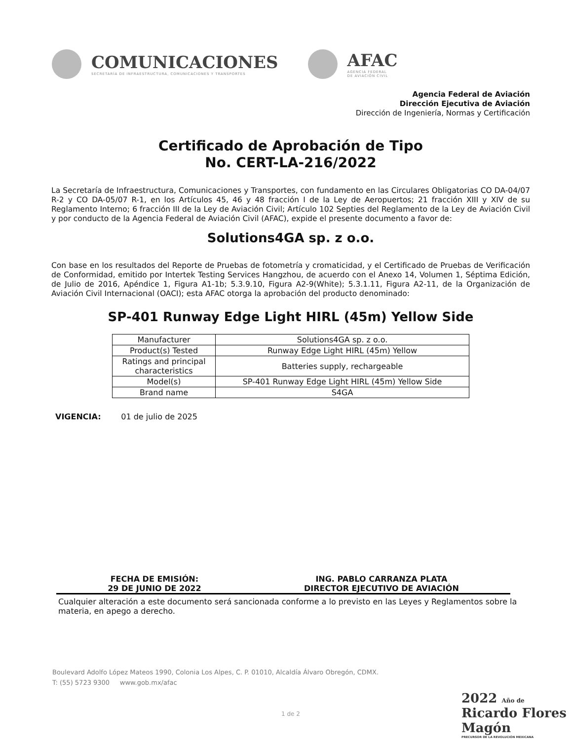COMUNICACIONES
SECRETARÍA DE INFRAESTRUCTURA, COMUNICACIONES Y TRANSPORTES
AFAC
AGENCIA FEDERAL
DE AVIACIÓN CIVIL
Agencia Federal de Aviación
Dirección Ejecutiva de Aviación
Dirección de Ingeniería, Normas y Certificación
Certificado de Aprobación de Tipo
No. CERT-LA-216/2022
La Secretaría de Infraestructura, Comunicaciones y Transportes, con fundamento en las Circulares Obligatorias CO DA-04/07 R-2 y CO DA-05/07 R-1, en los Artículos 45, 46 y 48 fracción I de la Ley de Aeropuertos; 21 fracción XIII y XIV de su Reglamento Interno; 6 fracción III de la Ley de Aviación Civil; Artículo 102 Septies del Reglamento de la Ley de Aviación Civil y por conducto de la Agencia Federal de Aviación Civil (AFAC), expide el presente documento a favor de:
Solutions4GA sp. z o.o.
Con base en los resultados del Reporte de Pruebas de fotometría y cromaticidad, y el Certificado de Pruebas de Verificación de Conformidad, emitido por Intertek Testing Services Hangzhou, de acuerdo con el Anexo 14, Volumen 1, Séptima Edición, de Julio de 2016, Apéndice 1, Figura A1-1b; 5.3.9.10, Figura A2-9(White); 5.3.1.11, Figura A2-11, de la Organización de Aviación Civil Internacional (OACI); esta AFAC otorga la aprobación del producto denominado:
SP-401 Runway Edge Light HIRL (45m) Yellow Side
| Manufacturer | Solutions4GA sp. z o.o. |
| Product(s) Tested | Runway Edge Light HIRL (45m) Yellow |
| Ratings and principal characteristics | Batteries supply, rechargeable |
| Model(s) | SP-401 Runway Edge Light HIRL (45m) Yellow Side |
| Brand name | S4GA |
VIGENCIA: 01 de julio de 2025
FECHA DE EMISIÓN:
29 DE JUNIO DE 2022
ING. PABLO CARRANZA PLATA
DIRECTOR EJECUTIVO DE AVIACIÓN
Cualquier alteración a este documento será sancionada conforme a lo previsto en las Leyes y Reglamentos sobre la materia, en apego a derecho.
Boulevard Adolfo López Mateos 1990, Colonia Los Alpes, C. P. 01010, Alcaldía Álvaro Obregón, CDMX.
T: (55) 5723 9300 www.gob.mx/afac
2022 Año de Ricardo Flores Magón
PRECURSOR DE LA REVOLUCIÓN MEXICANA
1 de 2